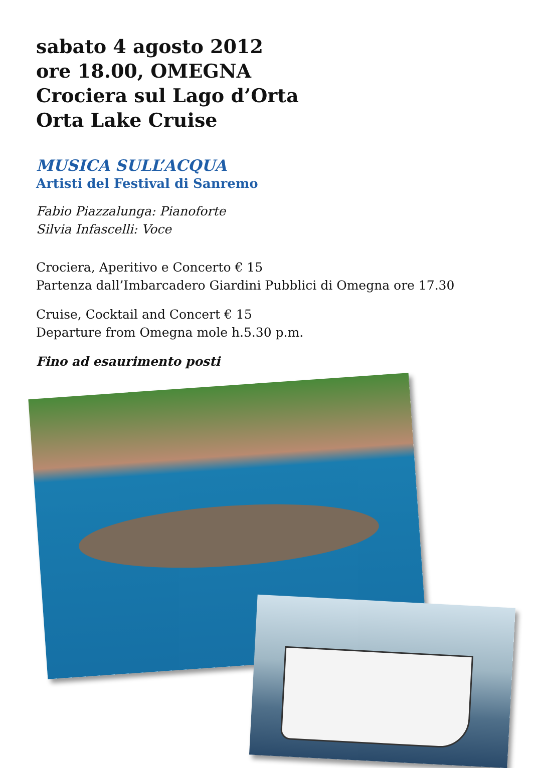sabato 4 agosto 2012
ore 18.00, OMEGNA
Crociera sul Lago d’Orta
Orta Lake Cruise
MUSICA SULL’ACQUA
Artisti del Festival di Sanremo
Fabio Piazzalunga: Pianoforte
Silvia Infascelli: Voce
Crociera, Aperitivo e Concerto € 15
Partenza dall’Imbarcadero Giardini Pubblici di Omegna ore 17.30
Cruise, Cocktail and Concert € 15
Departure from Omegna mole h.5.30 p.m.
Fino ad esaurimento posti